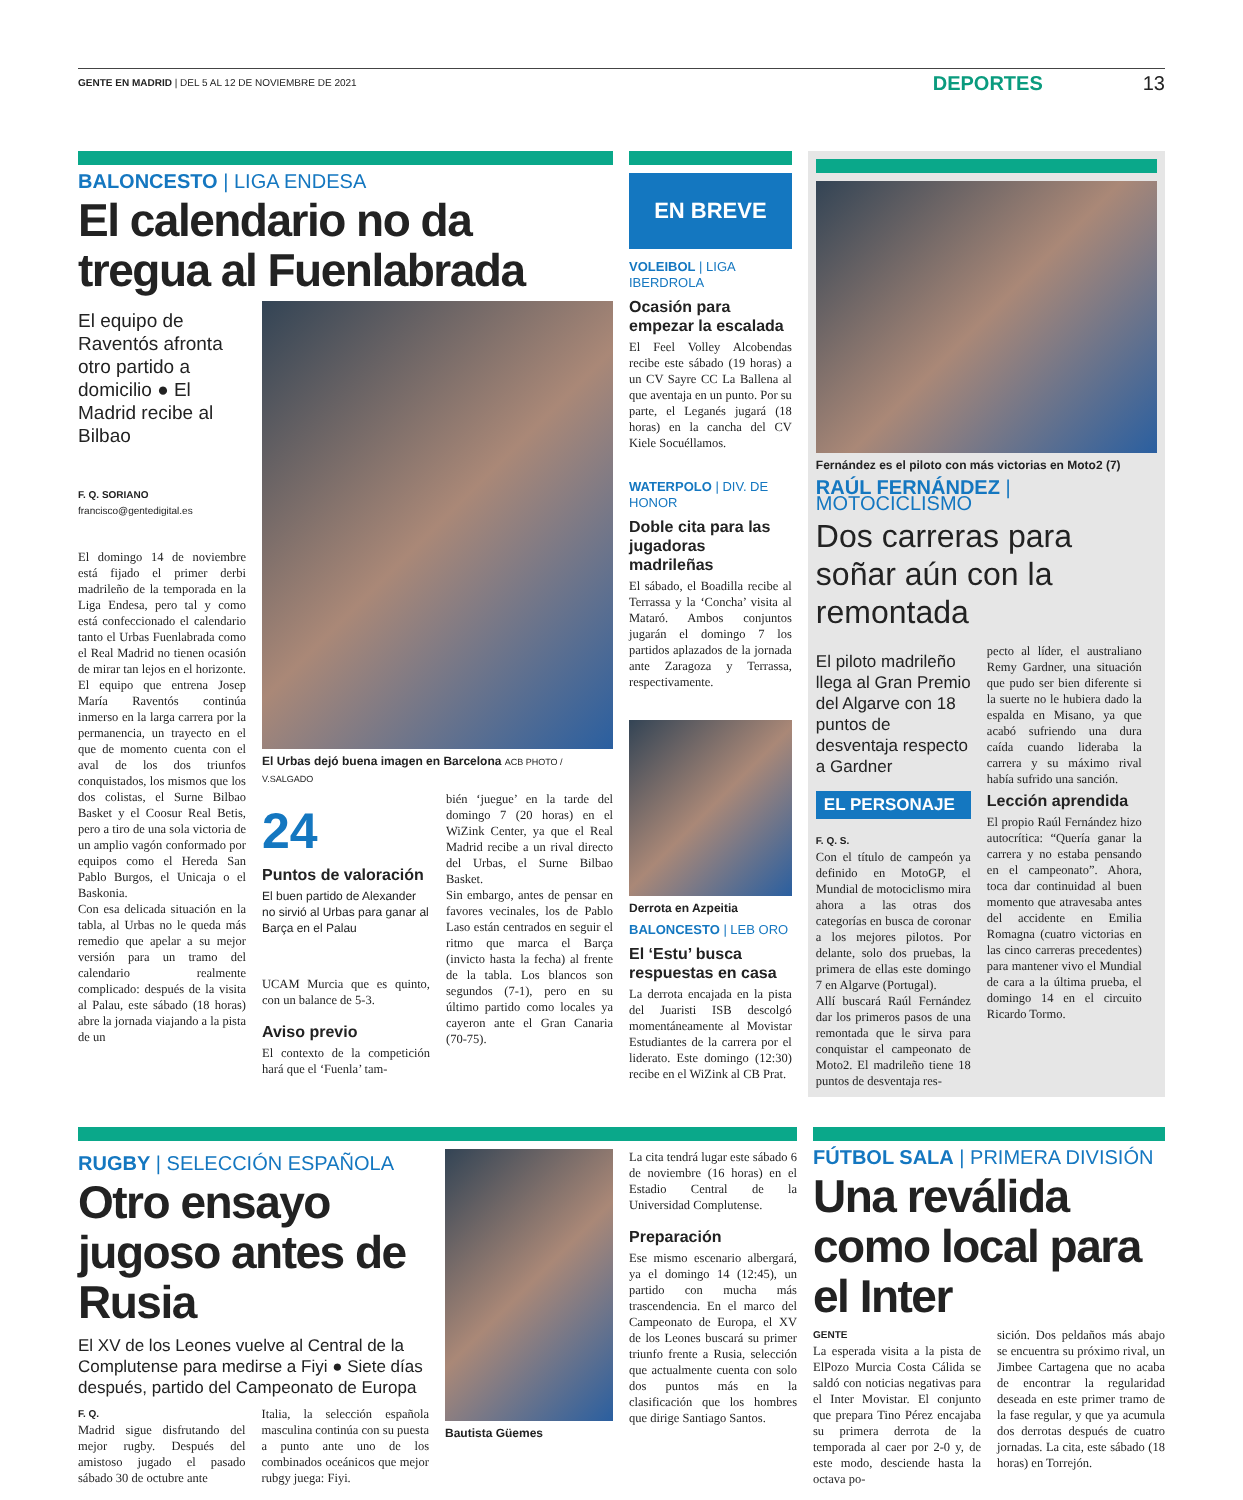GENTE EN MADRID | DEL 5 AL 12 DE NOVIEMBRE DE 2021 DEPORTES 13
BALONCESTO | LIGA ENDESA
El calendario no da tregua al Fuenlabrada
El equipo de Raventós afronta otro partido a domicilio ● El Madrid recibe al Bilbao
F. Q. SORIANO
francisco@gentedigital.es
El domingo 14 de noviembre está fijado el primer derbi madrileño de la temporada en la Liga Endesa, pero tal y como está confeccionado el calendario tanto el Urbas Fuenlabrada como el Real Madrid no tienen ocasión de mirar tan lejos en el horizonte. El equipo que entrena Josep María Raventós continúa inmerso en la larga carrera por la permanencia, un trayecto en el que de momento cuenta con el aval de los dos triunfos conquistados, los mismos que los dos colistas, el Surne Bilbao Basket y el Coosur Real Betis, pero a tiro de una sola victoria de un amplio vagón conformado por equipos como el Hereda San Pablo Burgos, el Unicaja o el Baskonia.
Con esa delicada situación en la tabla, al Urbas no le queda más remedio que apelar a su mejor versión para un tramo del calendario realmente complicado: después de la visita al Palau, este sábado (18 horas) abre la jornada viajando a la pista de un
El Urbas dejó buena imagen en Barcelona ACB PHOTO / V.SALGADO
24
Puntos de valoración
El buen partido de Alexander no sirvió al Urbas para ganar al Barça en el Palau
UCAM Murcia que es quinto, con un balance de 5-3.
Aviso previo
El contexto de la competición hará que el ‘Fuenla’ tam-
bién ‘juegue’ en la tarde del domingo 7 (20 horas) en el WiZink Center, ya que el Real Madrid recibe a un rival directo del Urbas, el Surne Bilbao Basket.
Sin embargo, antes de pensar en favores vecinales, los de Pablo Laso están centrados en seguir el ritmo que marca el Barça (invicto hasta la fecha) al frente de la tabla. Los blancos son segundos (7-1), pero en su último partido como locales ya cayeron ante el Gran Canaria (70-75).
EN BREVE
VOLEIBOL | LIGA IBERDROLA
Ocasión para empezar la escalada
El Feel Volley Alcobendas recibe este sábado (19 horas) a un CV Sayre CC La Ballena al que aventaja en un punto. Por su parte, el Leganés jugará (18 horas) en la cancha del CV Kiele Socuéllamos.
WATERPOLO | DIV. DE HONOR
Doble cita para las jugadoras madrileñas
El sábado, el Boadilla recibe al Terrassa y la ‘Concha’ visita al Mataró. Ambos conjuntos jugarán el domingo 7 los partidos aplazados de la jornada ante Zaragoza y Terrassa, respectivamente.
Derrota en Azpeitia
BALONCESTO | LEB ORO
El ‘Estu’ busca respuestas en casa
La derrota encajada en la pista del Juaristi ISB descolgó momentáneamente al Movistar Estudiantes de la carrera por el liderato. Este domingo (12:30) recibe en el WiZink al CB Prat.
Fernández es el piloto con más victorias en Moto2 (7)
RAÚL FERNÁNDEZ | MOTOCICLISMO
Dos carreras para soñar aún con la remontada
El piloto madrileño llega al Gran Premio del Algarve con 18 puntos de desventaja respecto a Gardner
EL PERSONAJE
F. Q. S.
Con el título de campeón ya definido en MotoGP, el Mundial de motociclismo mira ahora a las otras dos categorías en busca de coronar a los mejores pilotos. Por delante, solo dos pruebas, la primera de ellas este domingo 7 en Algarve (Portugal).
Allí buscará Raúl Fernández dar los primeros pasos de una remontada que le sirva para conquistar el campeonato de Moto2. El madrileño tiene 18 puntos de desventaja res-
pecto al líder, el australiano Remy Gardner, una situación que pudo ser bien diferente si la suerte no le hubiera dado la espalda en Misano, ya que acabó sufriendo una dura caída cuando lideraba la carrera y su máximo rival había sufrido una sanción.
Lección aprendida
El propio Raúl Fernández hizo autocrítica: “Quería ganar la carrera y no estaba pensando en el campeonato”. Ahora, toca dar continuidad al buen momento que atravesaba antes del accidente en Emilia Romagna (cuatro victorias en las cinco carreras precedentes) para mantener vivo el Mundial de cara a la última prueba, el domingo 14 en el circuito Ricardo Tormo.
RUGBY | SELECCIÓN ESPAÑOLA
Otro ensayo jugoso antes de Rusia
El XV de los Leones vuelve al Central de la Complutense para medirse a Fiyi ● Siete días después, partido del Campeonato de Europa
F. Q.
Madrid sigue disfrutando del mejor rugby. Después del amistoso jugado el pasado sábado 30 de octubre ante
Italia, la selección española masculina continúa con su puesta a punto ante uno de los combinados oceánicos que mejor rubgy juega: Fiyi.
Bautista Güemes
La cita tendrá lugar este sábado 6 de noviembre (16 horas) en el Estadio Central de la Universidad Complutense.
Preparación
Ese mismo escenario albergará, ya el domingo 14 (12:45), un partido con mucha más trascendencia. En el marco del Campeonato de Europa, el XV de los Leones buscará su primer triunfo frente a Rusia, selección que actualmente cuenta con solo dos puntos más en la clasificación que los hombres que dirige Santiago Santos.
FÚTBOL SALA | PRIMERA DIVISIÓN
Una reválida como local para el Inter
GENTE
La esperada visita a la pista de ElPozo Murcia Costa Cálida se saldó con noticias negativas para el Inter Movistar. El conjunto que prepara Tino Pérez encajaba su primera derrota de la temporada al caer por 2-0 y, de este modo, desciende hasta la octava po-
sición. Dos peldaños más abajo se encuentra su próximo rival, un Jimbee Cartagena que no acaba de encontrar la regularidad deseada en este primer tramo de la fase regular, y que ya acumula dos derrotas después de cuatro jornadas. La cita, este sábado (18 horas) en Torrejón.